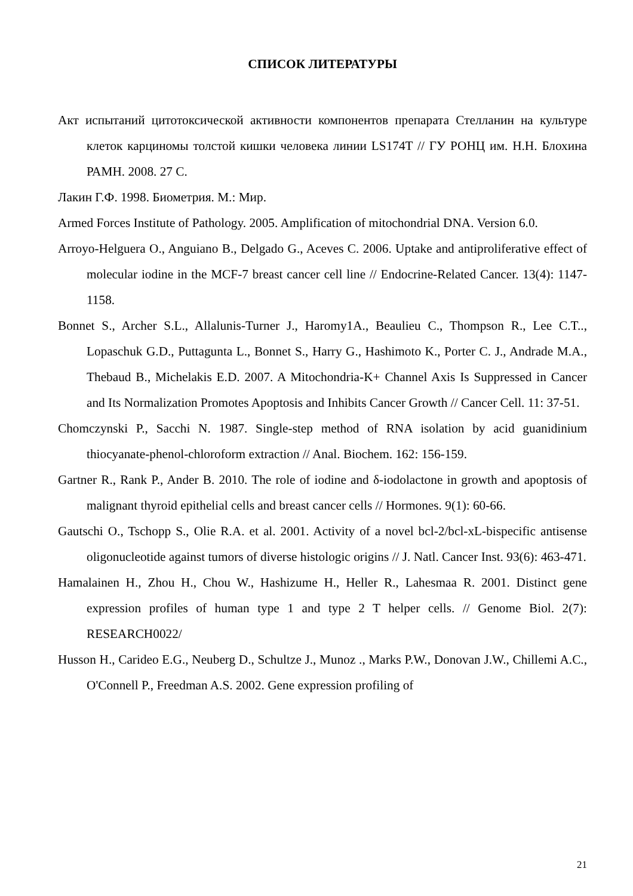СПИСОК ЛИТЕРАТУРЫ
Акт испытаний цитотоксической активности компонентов препарата Стелланин на культуре клеток карциномы толстой кишки человека линии LS174T // ГУ РОНЦ им. Н.Н. Блохина РАМН. 2008. 27 С.
Лакин Г.Ф. 1998. Биометрия. М.: Мир.
Armed Forces Institute of Pathology. 2005. Amplification of mitochondrial DNA. Version 6.0.
Arroyo-Helguera O., Anguiano B., Delgado G., Aceves C. 2006. Uptake and antiproliferative effect of molecular iodine in the MCF-7 breast cancer cell line // Endocrine-Related Cancer. 13(4): 1147-1158.
Bonnet S., Archer S.L., Allalunis-Turner J., Haromy1A., Beaulieu C., Thompson R., Lee C.T.., Lopaschuk G.D., Puttagunta L., Bonnet S., Harry G., Hashimoto K., Porter C. J., Andrade M.A., Thebaud B., Michelakis E.D. 2007. A Mitochondria-K+ Channel Axis Is Suppressed in Cancer and Its Normalization Promotes Apoptosis and Inhibits Cancer Growth // Cancer Cell. 11: 37-51.
Chomczynski P., Sacchi N. 1987. Single-step method of RNA isolation by acid guanidinium thiocyanate-phenol-chloroform extraction // Anal. Biochem. 162: 156-159.
Gartner R., Rank P., Ander B. 2010. The role of iodine and δ-iodolactone in growth and apoptosis of malignant thyroid epithelial cells and breast cancer cells // Hormones. 9(1): 60-66.
Gautschi O., Tschopp S., Olie R.A. et al. 2001. Activity of a novel bcl-2/bcl-xL-bispecific antisense oligonucleotide against tumors of diverse histologic origins // J. Natl. Cancer Inst. 93(6): 463-471.
Hamalainen H., Zhou H., Chou W., Hashizume H., Heller R., Lahesmaa R. 2001. Distinct gene expression profiles of human type 1 and type 2 T helper cells. // Genome Biol. 2(7): RESEARCH0022/
Husson H., Carideo E.G., Neuberg D., Schultze J., Munoz ., Marks P.W., Donovan J.W., Chillemi A.C., O'Connell P., Freedman A.S. 2002. Gene expression profiling of
21